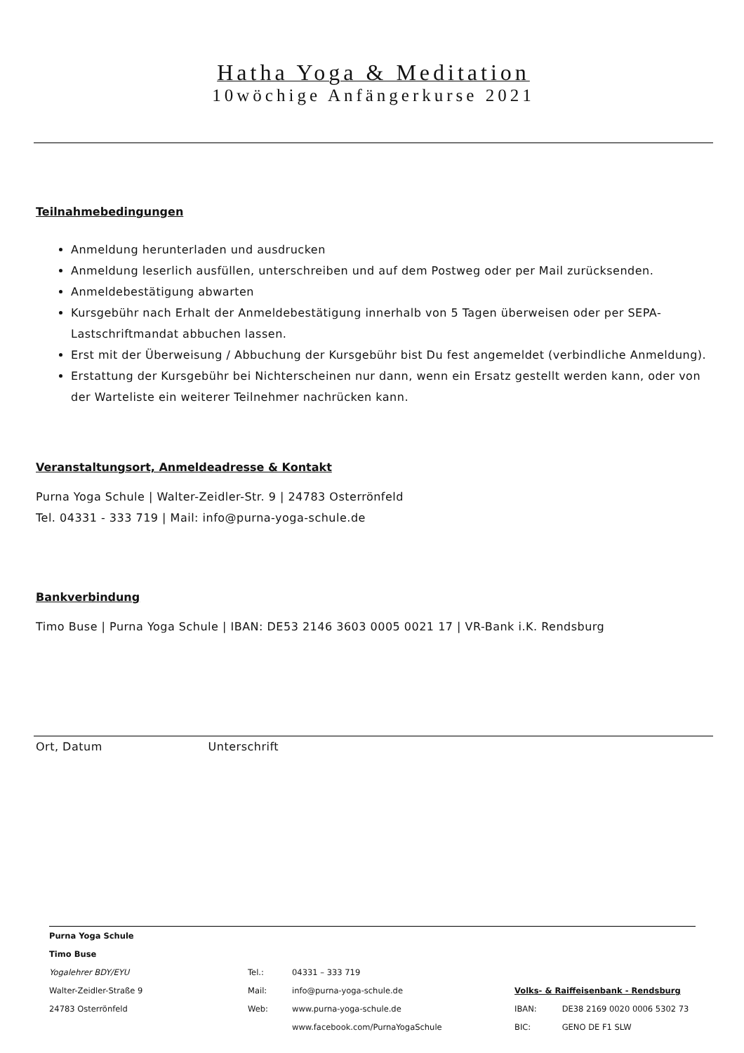Hatha Yoga & Meditation
10wöchige Anfängerkurse 2021
Teilnahmebedingungen
Anmeldung herunterladen und ausdrucken
Anmeldung leserlich ausfüllen, unterschreiben und auf dem Postweg oder per Mail zurücksenden.
Anmeldebestätigung abwarten
Kursgebühr nach Erhalt der Anmeldebestätigung innerhalb von 5 Tagen überweisen oder per SEPA-Lastschriftmandat abbuchen lassen.
Erst mit der Überweisung / Abbuchung der Kursgebühr bist Du fest angemeldet (verbindliche Anmeldung).
Erstattung der Kursgebühr bei Nichterscheinen nur dann, wenn ein Ersatz gestellt werden kann, oder von der Warteliste ein weiterer Teilnehmer nachrücken kann.
Veranstaltungsort, Anmeldeadresse & Kontakt
Purna Yoga Schule | Walter-Zeidler-Str. 9 | 24783 Osterrönfeld
Tel. 04331 - 333 719 | Mail: info@purna-yoga-schule.de
Bankverbindung
Timo Buse | Purna Yoga Schule | IBAN: DE53 2146 3603 0005 0021 17 | VR-Bank i.K. Rendsburg
Ort, Datum Unterschrift
| Purna Yoga Schule | | | |
| Timo Buse | | | |
| Yogalehrer BDY/EYU | Tel.: | 04331 – 333 719 | |
| Walter-Zeidler-Straße 9 | Mail: | info@purna-yoga-schule.de | Volks- & Raiffeisenbank - Rendsburg |
| 24783 Osterrönfeld | Web: | www.purna-yoga-schule.de | IBAN: DE38 2169 0020 0006 5302 73 |
| | | www.facebook.com/PurnaYogaSchule | BIC: GENO DE F1 SLW |